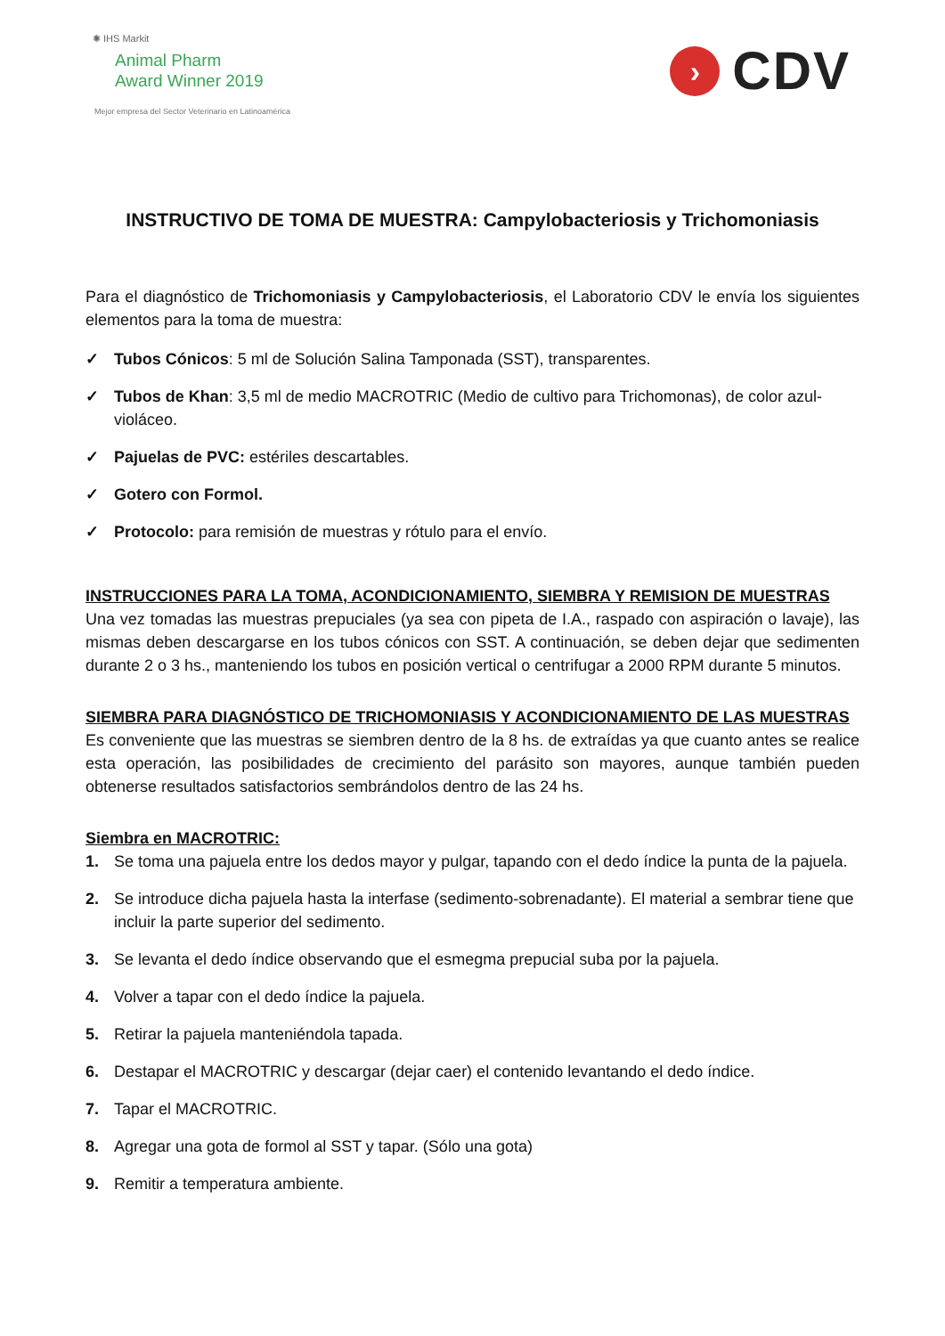✺ IHS Markit
Animal Pharm
Award Winner 2019
Mejor empresa del Sector Veterinario en Latinoamérica
›
CDV
INSTRUCTIVO DE TOMA DE MUESTRA: Campylobacteriosis y Trichomoniasis
Para el diagnóstico de Trichomoniasis y Campylobacteriosis, el Laboratorio CDV le envía los siguientes elementos para la toma de muestra:
✓ Tubos Cónicos: 5 ml de Solución Salina Tamponada (SST), transparentes.
✓ Tubos de Khan: 3,5 ml de medio MACROTRIC (Medio de cultivo para Trichomonas), de color azul-violáceo.
✓ Pajuelas de PVC: estériles descartables.
✓ Gotero con Formol.
✓ Protocolo: para remisión de muestras y rótulo para el envío.
INSTRUCCIONES PARA LA TOMA, ACONDICIONAMIENTO, SIEMBRA Y REMISION DE MUESTRAS
Una vez tomadas las muestras prepuciales (ya sea con pipeta de I.A., raspado con aspiración o lavaje), las mismas deben descargarse en los tubos cónicos con SST. A continuación, se deben dejar que sedimenten durante 2 o 3 hs., manteniendo los tubos en posición vertical o centrifugar a 2000 RPM durante 5 minutos.
SIEMBRA PARA DIAGNÓSTICO DE TRICHOMONIASIS Y ACONDICIONAMIENTO DE LAS MUESTRAS
Es conveniente que las muestras se siembren dentro de la 8 hs. de extraídas ya que cuanto antes se realice esta operación, las posibilidades de crecimiento del parásito son mayores, aunque también pueden obtenerse resultados satisfactorios sembrándolos dentro de las 24 hs.
Siembra en MACROTRIC:
1. Se toma una pajuela entre los dedos mayor y pulgar, tapando con el dedo índice la punta de la pajuela.
2. Se introduce dicha pajuela hasta la interfase (sedimento-sobrenadante). El material a sembrar tiene que incluir la parte superior del sedimento.
3. Se levanta el dedo índice observando que el esmegma prepucial suba por la pajuela.
4. Volver a tapar con el dedo índice la pajuela.
5. Retirar la pajuela manteniéndola tapada.
6. Destapar el MACROTRIC y descargar (dejar caer) el contenido levantando el dedo índice.
7. Tapar el MACROTRIC.
8. Agregar una gota de formol al SST y tapar. (Sólo una gota)
9. Remitir a temperatura ambiente.